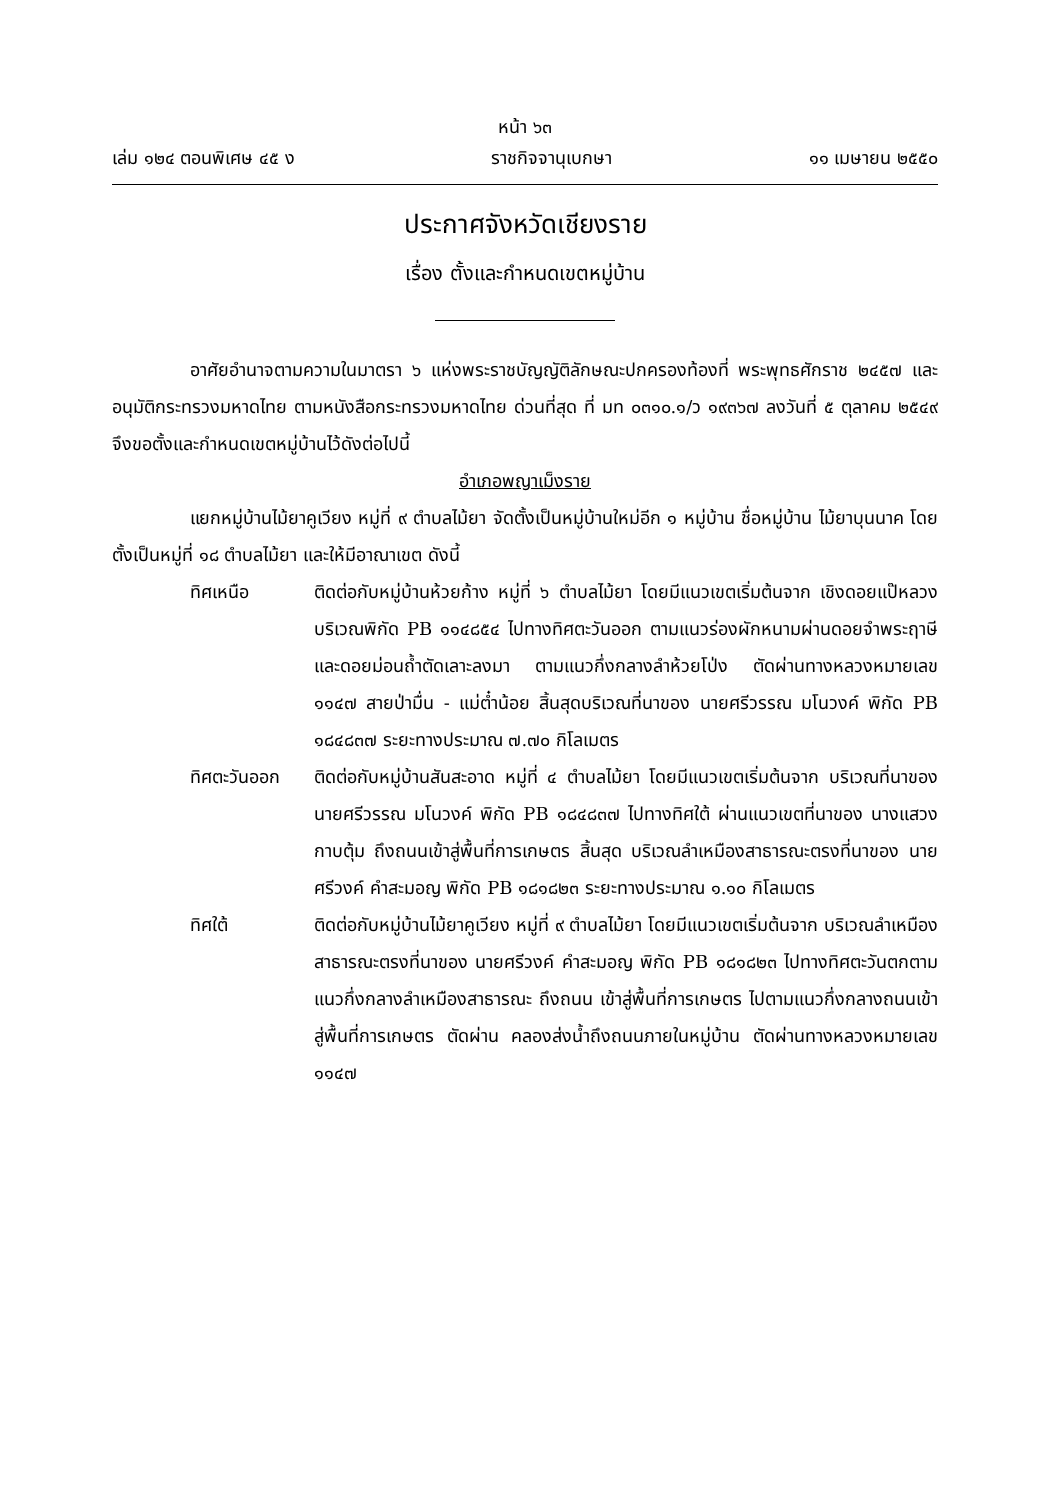หน้า ๖๓
เล่ม ๑๒๔ ตอนพิเศษ ๔๕ ง ราชกิจจานุเบกษา ๑๑ เมษายน ๒๕๕๐
ประกาศจังหวัดเชียงราย
เรื่อง ตั้งและกำหนดเขตหมู่บ้าน
อาศัยอำนาจตามความในมาตรา ๖ แห่งพระราชบัญญัติลักษณะปกครองท้องที่ พระพุทธศักราช ๒๔๕๗ และอนุมัติกระทรวงมหาดไทย ตามหนังสือกระทรวงมหาดไทย ด่วนที่สุด ที่ มท ๐๓๑๐.๑/ว ๑๙๓๖๗ ลงวันที่ ๕ ตุลาคม ๒๕๔๙ จึงขอตั้งและกำหนดเขตหมู่บ้านไว้ดังต่อไปนี้
อำเภอพญาเม็งราย
แยกหมู่บ้านไม้ยาคูเวียง หมู่ที่ ๙ ตำบลไม้ยา จัดตั้งเป็นหมู่บ้านใหม่อีก ๑ หมู่บ้าน ชื่อหมู่บ้าน ไม้ยาบุนนาค โดยตั้งเป็นหมู่ที่ ๑๘ ตำบลไม้ยา และให้มีอาณาเขต ดังนี้
ทิศเหนือ ติดต่อกับหมู่บ้านห้วยก้าง หมู่ที่ ๖ ตำบลไม้ยา โดยมีแนวเขตเริ่มต้นจาก เชิงดอยแป๊หลวง บริเวณพิกัด PB ๑๑๔๘๕๔ ไปทางทิศตะวันออก ตามแนวร่องผักหนามผ่านดอยจำพระฤาษี และดอยม่อนถ้ำตัดเลาะลงมา ตามแนวกึ่งกลางลำห้วยโป่ง ตัดผ่านทางหลวงหมายเลข ๑๑๔๗ สายป่ามื่น - แม่ต๋ำน้อย สิ้นสุดบริเวณที่นาของ นายศรีวรรณ มโนวงค์ พิกัด PB ๑๘๔๘๓๗ ระยะทางประมาณ ๗.๗๐ กิโลเมตร
ทิศตะวันออก ติดต่อกับหมู่บ้านสันสะอาด หมู่ที่ ๔ ตำบลไม้ยา โดยมีแนวเขตเริ่มต้นจาก บริเวณที่นาของ นายศรีวรรณ มโนวงค์ พิกัด PB ๑๘๔๘๓๗ ไปทางทิศใต้ ผ่านแนวเขตที่นาของ นางแสวง กาบตุ้ม ถึงถนนเข้าสู่พื้นที่การเกษตร สิ้นสุด บริเวณลำเหมืองสาธารณะตรงที่นาของ นายศรีวงค์ คำสะมอญ พิกัด PB ๑๘๑๘๒๓ ระยะทางประมาณ ๑.๑๐ กิโลเมตร
ทิศใต้ ติดต่อกับหมู่บ้านไม้ยาคูเวียง หมู่ที่ ๙ ตำบลไม้ยา โดยมีแนวเขตเริ่มต้นจาก บริเวณลำเหมืองสาธารณะตรงที่นาของ นายศรีวงค์ คำสะมอญ พิกัด PB ๑๘๑๘๒๓ ไปทางทิศตะวันตกตามแนวกึ่งกลางลำเหมืองสาธารณะ ถึงถนน เข้าสู่พื้นที่การเกษตร ไปตามแนวกึ่งกลางถนนเข้าสู่พื้นที่การเกษตร ตัดผ่าน คลองส่งน้ำถึงถนนภายในหมู่บ้าน ตัดผ่านทางหลวงหมายเลข ๑๑๔๗